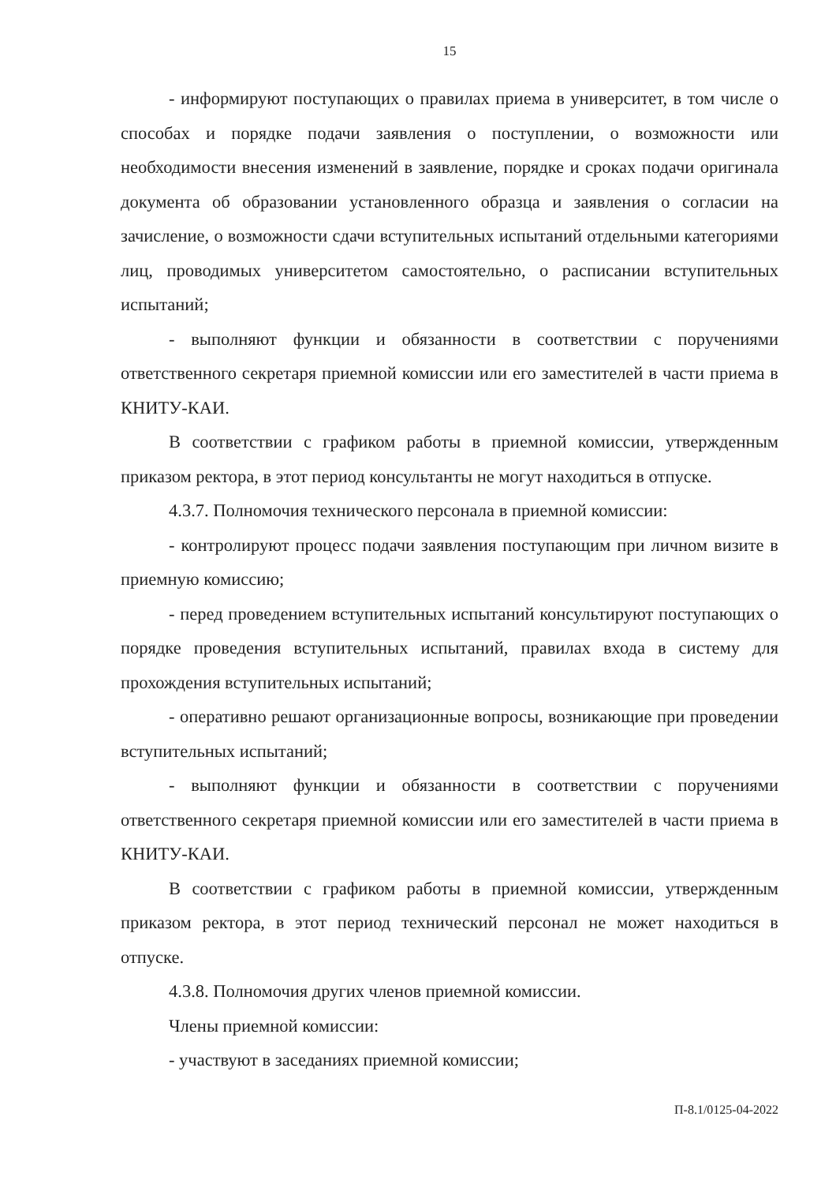15
- информируют поступающих о правилах приема в университет, в том числе о способах и порядке подачи заявления о поступлении, о возможности или необходимости внесения изменений в заявление, порядке и сроках подачи оригинала документа об образовании установленного образца и заявления о согласии на зачисление, о возможности сдачи вступительных испытаний отдельными категориями лиц, проводимых университетом самостоятельно, о расписании вступительных испытаний;
- выполняют функции и обязанности в соответствии с поручениями ответственного секретаря приемной комиссии или его заместителей в части приема в КНИТУ-КАИ.
В соответствии с графиком работы в приемной комиссии, утвержденным приказом ректора, в этот период консультанты не могут находиться в отпуске.
4.3.7. Полномочия технического персонала в приемной комиссии:
- контролируют процесс подачи заявления поступающим при личном визите в приемную комиссию;
- перед проведением вступительных испытаний консультируют поступающих о порядке проведения вступительных испытаний, правилах входа в систему для прохождения вступительных испытаний;
- оперативно решают организационные вопросы, возникающие при проведении вступительных испытаний;
- выполняют функции и обязанности в соответствии с поручениями ответственного секретаря приемной комиссии или его заместителей в части приема в КНИТУ-КАИ.
В соответствии с графиком работы в приемной комиссии, утвержденным приказом ректора, в этот период технический персонал не может находиться в отпуске.
4.3.8. Полномочия других членов приемной комиссии.
Члены приемной комиссии:
- участвуют в заседаниях приемной комиссии;
П-8.1/0125-04-2022